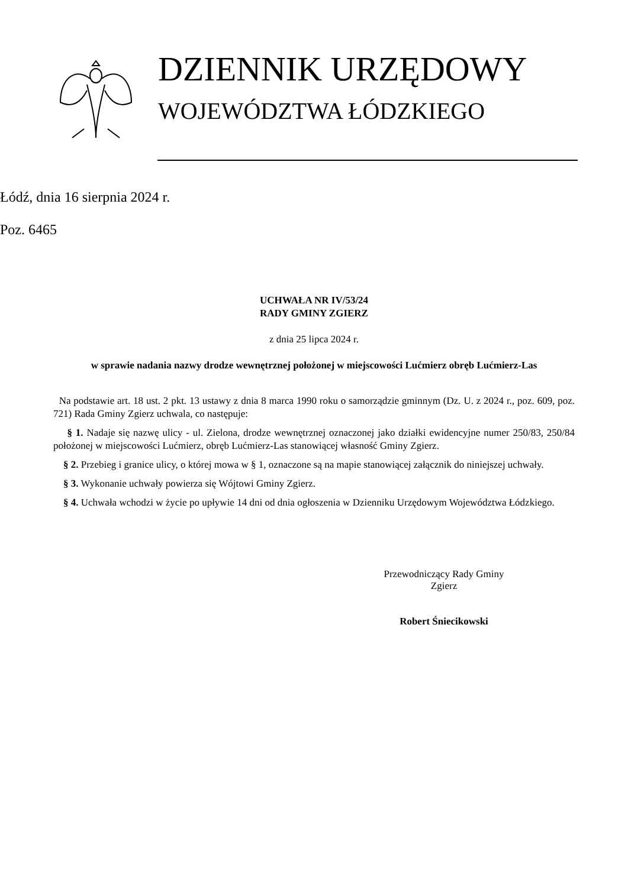DZIENNIK URZĘDOWY
WOJEWÓDZTWA ŁÓDZKIEGO
Łódź, dnia 16 sierpnia 2024 r.
Poz. 6465
UCHWAŁA NR IV/53/24
RADY GMINY ZGIERZ
z dnia 25 lipca 2024 r.
w sprawie nadania nazwy drodze wewnętrznej położonej w miejscowości Lućmierz obręb Lućmierz-Las
Na podstawie art. 18 ust. 2 pkt. 13 ustawy z dnia 8 marca 1990 roku o samorządzie gminnym (Dz. U. z 2024 r., poz. 609, poz. 721) Rada Gminy Zgierz uchwala, co następuje:
§ 1. Nadaje się nazwę ulicy - ul. Zielona, drodze wewnętrznej oznaczonej jako działki ewidencyjne numer 250/83, 250/84 położonej w miejscowości Lućmierz, obręb Lućmierz-Las stanowiącej własność Gminy Zgierz.
§ 2. Przebieg i granice ulicy, o której mowa w § 1, oznaczone są na mapie stanowiącej załącznik do niniejszej uchwały.
§ 3. Wykonanie uchwały powierza się Wójtowi Gminy Zgierz.
§ 4. Uchwała wchodzi w życie po upływie 14 dni od dnia ogłoszenia w Dzienniku Urzędowym Województwa Łódzkiego.
Przewodniczący Rady Gminy
Zgierz
Robert Śniecikowski